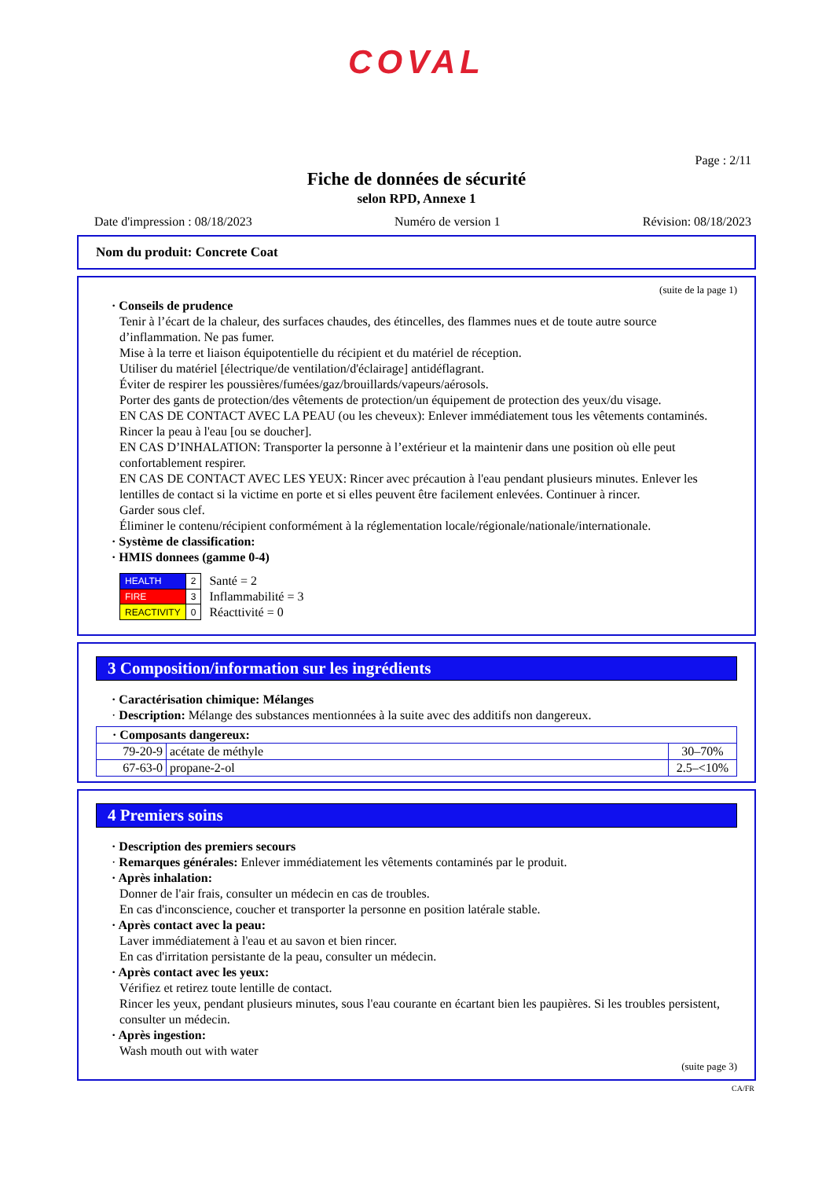COVAL
Page : 2/11
Fiche de données de sécurité
selon RPD, Annexe 1
Date d'impression : 08/18/2023 Numéro de version 1 Révision: 08/18/2023
Nom du produit: Concrete Coat
(suite de la page 1)
· Conseils de prudence
Tenir à l’écart de la chaleur, des surfaces chaudes, des étincelles, des flammes nues et de toute autre source d’inflammation. Ne pas fumer.
Mise à la terre et liaison équipotentielle du récipient et du matériel de réception.
Utiliser du matériel [électrique/de ventilation/d'éclairage] antidéflagrant.
Éviter de respirer les poussières/fumées/gaz/brouillards/vapeurs/aérosols.
Porter des gants de protection/des vêtements de protection/un équipement de protection des yeux/du visage.
EN CAS DE CONTACT AVEC LA PEAU (ou les cheveux): Enlever immédiatement tous les vêtements contaminés. Rincer la peau à l'eau [ou se doucher].
EN CAS D’INHALATION: Transporter la personne à l’extérieur et la maintenir dans une position où elle peut confortablement respirer.
EN CAS DE CONTACT AVEC LES YEUX: Rincer avec précaution à l'eau pendant plusieurs minutes. Enlever les lentilles de contact si la victime en porte et si elles peuvent être facilement enlevées. Continuer à rincer.
Garder sous clef.
Éliminer le contenu/récipient conformément à la réglementation locale/régionale/nationale/internationale.
· Système de classification:
· HMIS donnees (gamme 0-4)
| HEALTH | 2 |
| FIRE | 3 |
| REACTIVITY | 0 |
Santé = 2
Inflammabilité = 3
Réacttivité = 0
3 Composition/information sur les ingrédients
· Caractérisation chimique: Mélanges
· Description: Mélange des substances mentionnées à la suite avec des additifs non dangereux.
| · Composants dangereux: | | |
| 79-20-9 | acétate de méthyle | 30–70% |
| 67-63-0 | propane-2-ol | 2.5–<10% |
4 Premiers soins
· Description des premiers secours
· Remarques générales: Enlever immédiatement les vêtements contaminés par le produit.
· Après inhalation:
Donner de l'air frais, consulter un médecin en cas de troubles.
En cas d'inconscience, coucher et transporter la personne en position latérale stable.
· Après contact avec la peau:
Laver immédiatement à l'eau et au savon et bien rincer.
En cas d'irritation persistante de la peau, consulter un médecin.
· Après contact avec les yeux:
Vérifiez et retirez toute lentille de contact.
Rincer les yeux, pendant plusieurs minutes, sous l'eau courante en écartant bien les paupières. Si les troubles persistent, consulter un médecin.
· Après ingestion:
Wash mouth out with water
(suite page 3)
CA/FR